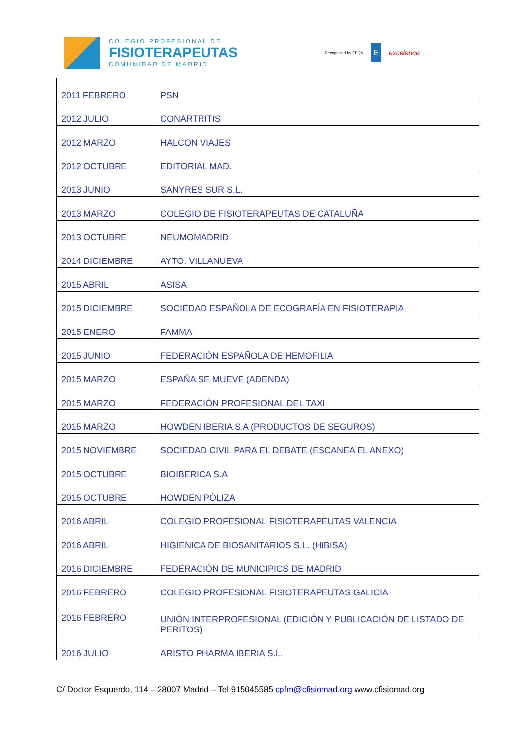COLEGIO PROFESIONAL DE
FISIOTERAPEUTAS
COMUNIDAD DE MADRID
Recognised by EFQM E excelence
| 2011 FEBRERO | PSN |
| 2012 JULIO | CONARTRITIS |
| 2012 MARZO | HALCON VIAJES |
| 2012 OCTUBRE | EDITORIAL MAD. |
| 2013 JUNIO | SANYRES SUR S.L. |
| 2013 MARZO | COLEGIO DE FISIOTERAPEUTAS DE CATALUÑA |
| 2013 OCTUBRE | NEUMOMADRID |
| 2014 DICIEMBRE | AYTO. VILLANUEVA |
| 2015 ABRIL | ASISA |
| 2015 DICIEMBRE | SOCIEDAD ESPAÑOLA DE ECOGRAFÍA EN FISIOTERAPIA |
| 2015 ENERO | FAMMA |
| 2015 JUNIO | FEDERACIÓN ESPAÑOLA DE HEMOFILIA |
| 2015 MARZO | ESPAÑA SE MUEVE (ADENDA) |
| 2015 MARZO | FEDERACIÓN PROFESIONAL DEL TAXI |
| 2015 MARZO | HOWDEN IBERIA S.A (PRODUCTOS DE SEGUROS) |
| 2015 NOVIEMBRE | SOCIEDAD CIVIL PARA EL DEBATE (ESCANEA EL ANEXO) |
| 2015 OCTUBRE | BIOIBERICA S.A |
| 2015 OCTUBRE | HOWDEN PÓLIZA |
| 2016 ABRIL | COLEGIO PROFESIONAL FISIOTERAPEUTAS VALENCIA |
| 2016 ABRIL | HIGIENICA DE BIOSANITARIOS S.L. (HIBISA) |
| 2016 DICIEMBRE | FEDERACIÓN DE MUNICIPIOS DE MADRID |
| 2016 FEBRERO | COLEGIO PROFESIONAL FISIOTERAPEUTAS GALICIA |
| 2016 FEBRERO | UNIÓN INTERPROFESIONAL (EDICIÓN Y PUBLICACIÓN DE LISTADO DE PERITOS) |
| 2016 JULIO | ARISTO PHARMA IBERIA S.L. |
C/ Doctor Esquerdo, 114 – 28007 Madrid – Tel 915045585 cpfm@cfisiomad.org www.cfisiomad.org